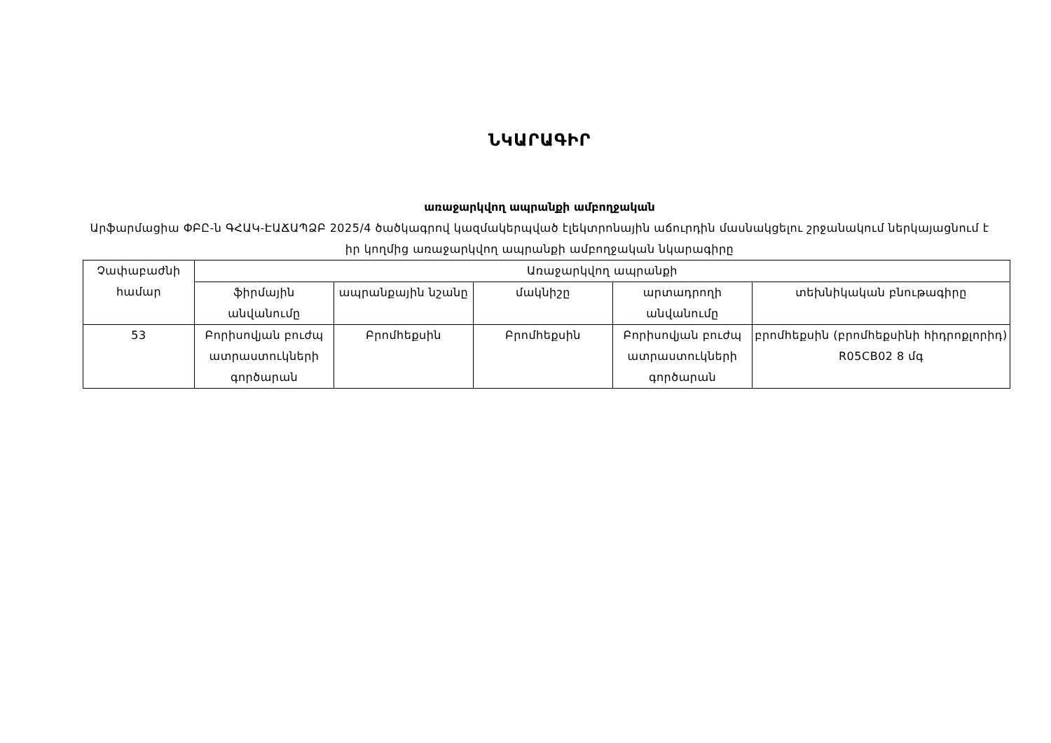ՆԿԱՐԱԳԻՐ
առաջարկվող ապրանքի ամբողջական
Արֆարմացիա ՓԲԸ-ն ԳՀԱԿ-ԷԱՃԱՊՁԲ 2025/4 ծածկագրով կազմակերպված էլեկտրոնային աճուրդին մասնակցելու շրջանակում ներկայացնում է իր կողմից առաջարկվող ապրանքի ամբողջական նկարագիրը
| Չափաբաժնի համար | Առաջարկվող ապրանքի | | | | |
| --- | --- | --- | --- | --- | --- |
| | ֆիրմային անվանումը | ապրանքային նշանը | մակնիշը | արտադրողի անվանումը | տեխնիկական բնութագիրը |
| 53 | Բորիսովյան բուժպ ատրաստուկների գործարան | Բրոմհեքսին | Բրոմհեքսին | Բորիսովյան բուժպ ատրաստուկների գործարան | բրոմհեքսին (բրոմհեքսինի հիդրոքլորիդ) R05CB02 8 մգ |